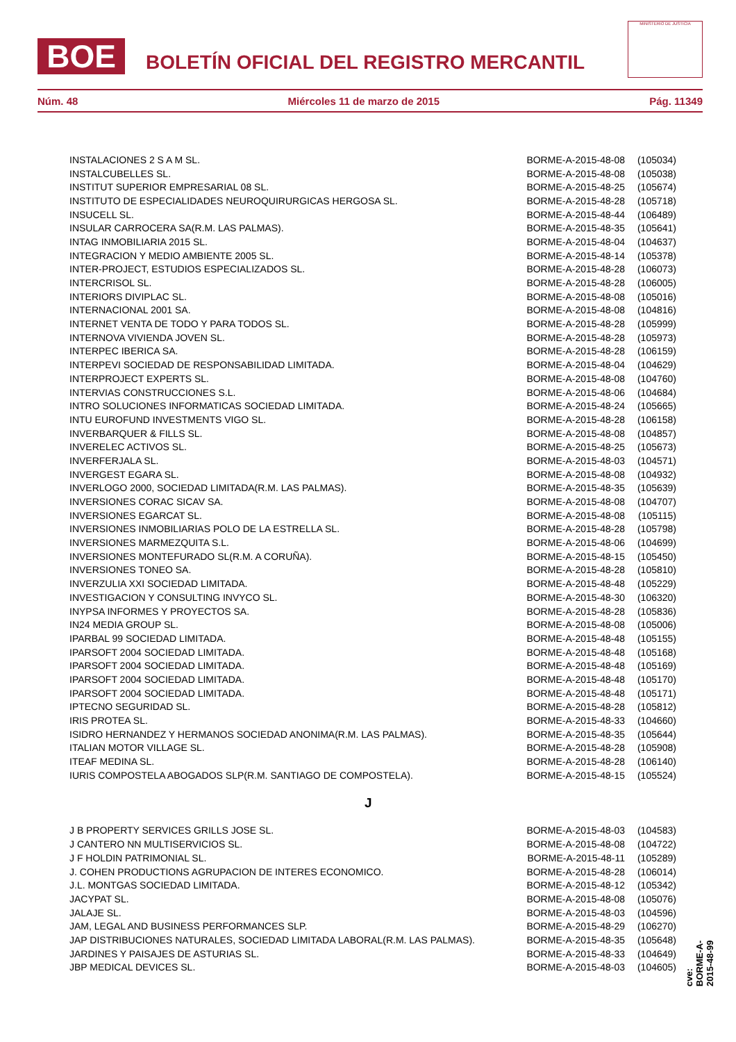BOE
BOLETÍN OFICIAL DEL REGISTRO MERCANTIL
MINISTERIO DE JUSTICIA
Núm. 48 Miércoles 11 de marzo de 2015 Pág. 11349
| INSTALACIONES 2 S A M SL. | BORME-A-2015-48-08 | (105034) |
| INSTALCUBELLES SL. | BORME-A-2015-48-08 | (105038) |
| INSTITUT SUPERIOR EMPRESARIAL 08 SL. | BORME-A-2015-48-25 | (105674) |
| INSTITUTO DE ESPECIALIDADES NEUROQUIRURGICAS HERGOSA SL. | BORME-A-2015-48-28 | (105718) |
| INSUCELL SL. | BORME-A-2015-48-44 | (106489) |
| INSULAR CARROCERA SA(R.M. LAS PALMAS). | BORME-A-2015-48-35 | (105641) |
| INTAG INMOBILIARIA 2015 SL. | BORME-A-2015-48-04 | (104637) |
| INTEGRACION Y MEDIO AMBIENTE 2005 SL. | BORME-A-2015-48-14 | (105378) |
| INTER-PROJECT, ESTUDIOS ESPECIALIZADOS SL. | BORME-A-2015-48-28 | (106073) |
| INTERCRISOL SL. | BORME-A-2015-48-28 | (106005) |
| INTERIORS DIVIPLAC SL. | BORME-A-2015-48-08 | (105016) |
| INTERNACIONAL 2001 SA. | BORME-A-2015-48-08 | (104816) |
| INTERNET VENTA DE TODO Y PARA TODOS SL. | BORME-A-2015-48-28 | (105999) |
| INTERNOVA VIVIENDA JOVEN SL. | BORME-A-2015-48-28 | (105973) |
| INTERPEC IBERICA SA. | BORME-A-2015-48-28 | (106159) |
| INTERPEVI SOCIEDAD DE RESPONSABILIDAD LIMITADA. | BORME-A-2015-48-04 | (104629) |
| INTERPROJECT EXPERTS SL. | BORME-A-2015-48-08 | (104760) |
| INTERVIAS CONSTRUCCIONES S.L. | BORME-A-2015-48-06 | (104684) |
| INTRO SOLUCIONES INFORMATICAS SOCIEDAD LIMITADA. | BORME-A-2015-48-24 | (105665) |
| INTU EUROFUND INVESTMENTS VIGO SL. | BORME-A-2015-48-28 | (106158) |
| INVERBARQUER & FILLS SL. | BORME-A-2015-48-08 | (104857) |
| INVERELEC ACTIVOS SL. | BORME-A-2015-48-25 | (105673) |
| INVERFERJALA SL. | BORME-A-2015-48-03 | (104571) |
| INVERGEST EGARA SL. | BORME-A-2015-48-08 | (104932) |
| INVERLOGO 2000, SOCIEDAD LIMITADA(R.M. LAS PALMAS). | BORME-A-2015-48-35 | (105639) |
| INVERSIONES CORAC SICAV SA. | BORME-A-2015-48-08 | (104707) |
| INVERSIONES EGARCAT SL. | BORME-A-2015-48-08 | (105115) |
| INVERSIONES INMOBILIARIAS POLO DE LA ESTRELLA SL. | BORME-A-2015-48-28 | (105798) |
| INVERSIONES MARMEZQUITA S.L. | BORME-A-2015-48-06 | (104699) |
| INVERSIONES MONTEFURADO SL(R.M. A CORUÑA). | BORME-A-2015-48-15 | (105450) |
| INVERSIONES TONEO SA. | BORME-A-2015-48-28 | (105810) |
| INVERZULIA XXI SOCIEDAD LIMITADA. | BORME-A-2015-48-48 | (105229) |
| INVESTIGACION Y CONSULTING INVYCO SL. | BORME-A-2015-48-30 | (106320) |
| INYPSA INFORMES Y PROYECTOS SA. | BORME-A-2015-48-28 | (105836) |
| IN24 MEDIA GROUP SL. | BORME-A-2015-48-08 | (105006) |
| IPARBAL 99 SOCIEDAD LIMITADA. | BORME-A-2015-48-48 | (105155) |
| IPARSOFT 2004 SOCIEDAD LIMITADA. | BORME-A-2015-48-48 | (105168) |
| IPARSOFT 2004 SOCIEDAD LIMITADA. | BORME-A-2015-48-48 | (105169) |
| IPARSOFT 2004 SOCIEDAD LIMITADA. | BORME-A-2015-48-48 | (105170) |
| IPARSOFT 2004 SOCIEDAD LIMITADA. | BORME-A-2015-48-48 | (105171) |
| IPTECNO SEGURIDAD SL. | BORME-A-2015-48-28 | (105812) |
| IRIS PROTEA SL. | BORME-A-2015-48-33 | (104660) |
| ISIDRO HERNANDEZ Y HERMANOS SOCIEDAD ANONIMA(R.M. LAS PALMAS). | BORME-A-2015-48-35 | (105644) |
| ITALIAN MOTOR VILLAGE SL. | BORME-A-2015-48-28 | (105908) |
| ITEAF MEDINA SL. | BORME-A-2015-48-28 | (106140) |
| IURIS COMPOSTELA ABOGADOS SLP(R.M. SANTIAGO DE COMPOSTELA). | BORME-A-2015-48-15 | (105524) |
| J | | |
| J B PROPERTY SERVICES GRILLS JOSE SL. | BORME-A-2015-48-03 | (104583) |
| J CANTERO NN MULTISERVICIOS SL. | BORME-A-2015-48-08 | (104722) |
| J F HOLDIN PATRIMONIAL SL. | BORME-A-2015-48-11 | (105289) |
| J. COHEN PRODUCTIONS AGRUPACION DE INTERES ECONOMICO. | BORME-A-2015-48-28 | (106014) |
| J.L. MONTGAS SOCIEDAD LIMITADA. | BORME-A-2015-48-12 | (105342) |
| JACYPAT SL. | BORME-A-2015-48-08 | (105076) |
| JALAJE SL. | BORME-A-2015-48-03 | (104596) |
| JAM, LEGAL AND BUSINESS PERFORMANCES SLP. | BORME-A-2015-48-29 | (106270) |
| JAP DISTRIBUCIONES NATURALES, SOCIEDAD LIMITADA LABORAL(R.M. LAS PALMAS). | BORME-A-2015-48-35 | (105648) |
| JARDINES Y PAISAJES DE ASTURIAS SL. | BORME-A-2015-48-33 | (104649) |
| JBP MEDICAL DEVICES SL. | BORME-A-2015-48-03 | (104605) |
cve: BORME-A-2015-48-99